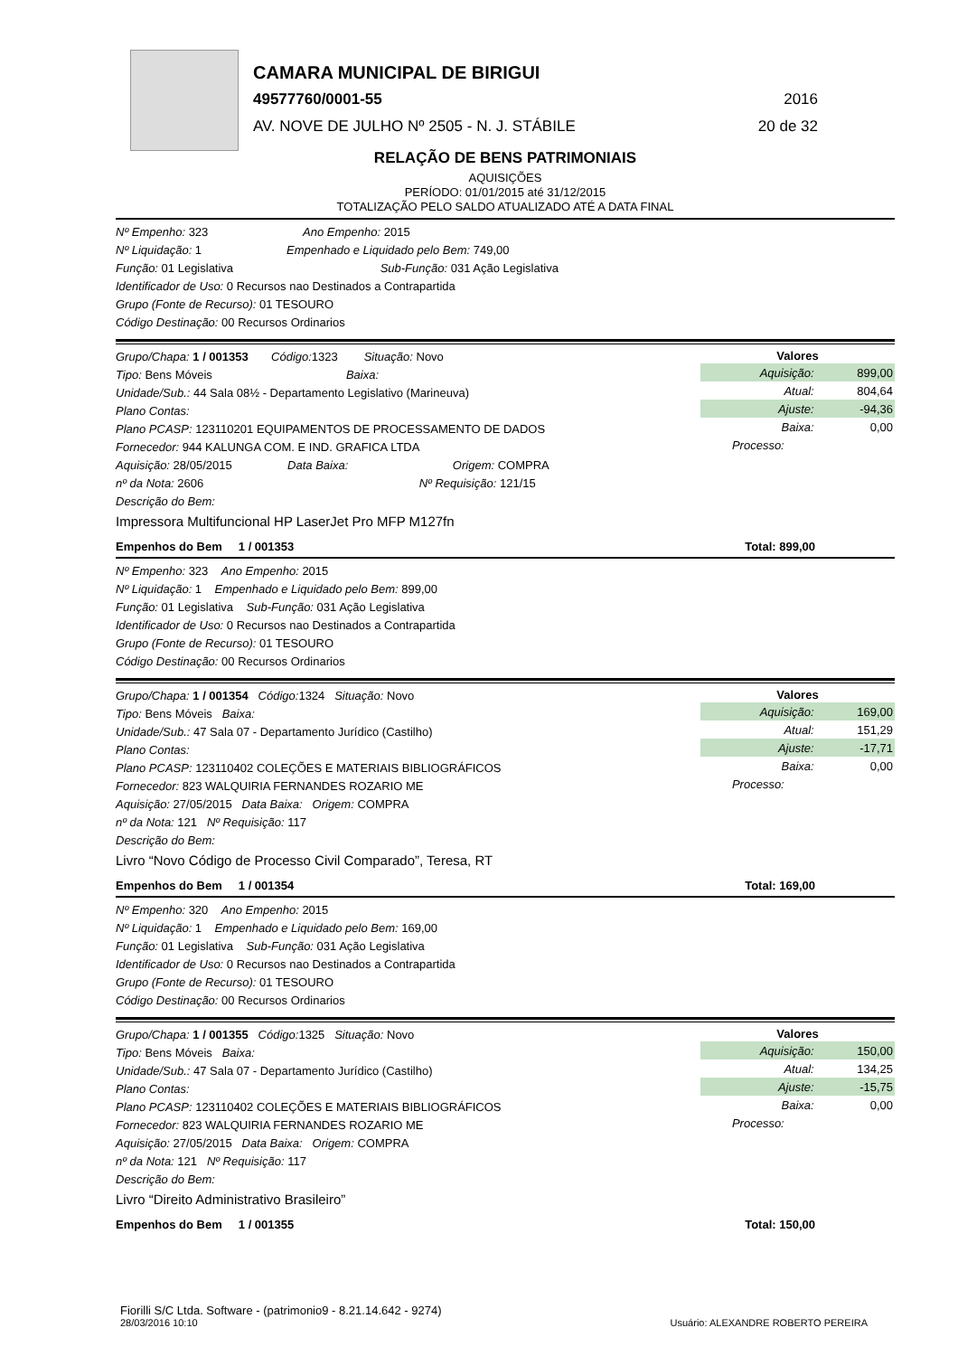CAMARA MUNICIPAL DE BIRIGUI
49577760/0001-55 2016
AV. NOVE DE JULHO Nº 2505 - N. J. STÁBILE 20 de 32
RELAÇÃO DE BENS PATRIMONIAIS
AQUISIÇÕES
PERÍODO: 01/01/2015 até 31/12/2015
TOTALIZAÇÃO PELO SALDO ATUALIZADO ATÉ A DATA FINAL
Nº Empenho: 323 Ano Empenho: 2015
Nº Liquidação: 1 Empenhado e Liquidado pelo Bem: 749,00
Função: 01 Legislativa Sub-Função: 031 Ação Legislativa
Identificador de Uso: 0 Recursos nao Destinados a Contrapartida
Grupo (Fonte de Recurso): 01 TESOURO
Código Destinação: 00 Recursos Ordinarios
Grupo/Chapa: 1 / 001353 Código: 1323 Situação: Novo
Tipo: Bens Móveis Baixa:
Unidade/Sub.: 44 Sala 08½ - Departamento Legislativo (Marineuva)
Plano Contas:
Plano PCASP: 123110201 EQUIPAMENTOS DE PROCESSAMENTO DE DADOS
Fornecedor: 944 KALUNGA COM. E IND. GRAFICA LTDA
Aquisição: 28/05/2015 Data Baixa: Origem: COMPRA
nº da Nota: 2606 Nº Requisição: 121/15
Descrição do Bem:
Impressora Multifuncional HP LaserJet Pro MFP M127fn
| Valores | |
| --- | --- |
| Aquisição: | 899,00 |
| Atual: | 804,64 |
| Ajuste: | -94,36 |
| Baixa: | 0,00 |
| Processo: | |
Empenhos do Bem 1 / 001353 Total: 899,00
Nº Empenho: 323 Ano Empenho: 2015
Nº Liquidação: 1 Empenhado e Liquidado pelo Bem: 899,00
Função: 01 Legislativa Sub-Função: 031 Ação Legislativa
Identificador de Uso: 0 Recursos nao Destinados a Contrapartida
Grupo (Fonte de Recurso): 01 TESOURO
Código Destinação: 00 Recursos Ordinarios
Grupo/Chapa: 1 / 001354 Código: 1324 Situação: Novo
Tipo: Bens Móveis Baixa:
Unidade/Sub.: 47 Sala 07 - Departamento Jurídico (Castilho)
Plano Contas:
Plano PCASP: 123110402 COLEÇÕES E MATERIAIS BIBLIOGRÁFICOS
Fornecedor: 823 WALQUIRIA FERNANDES ROZARIO ME
Aquisição: 27/05/2015 Data Baixa: Origem: COMPRA
nº da Nota: 121 Nº Requisição: 117
Descrição do Bem:
Livro “Novo Código de Processo Civil Comparado”, Teresa, RT
| Valores | |
| --- | --- |
| Aquisição: | 169,00 |
| Atual: | 151,29 |
| Ajuste: | -17,71 |
| Baixa: | 0,00 |
| Processo: | |
Empenhos do Bem 1 / 001354 Total: 169,00
Nº Empenho: 320 Ano Empenho: 2015
Nº Liquidação: 1 Empenhado e Liquidado pelo Bem: 169,00
Função: 01 Legislativa Sub-Função: 031 Ação Legislativa
Identificador de Uso: 0 Recursos nao Destinados a Contrapartida
Grupo (Fonte de Recurso): 01 TESOURO
Código Destinação: 00 Recursos Ordinarios
Grupo/Chapa: 1 / 001355 Código: 1325 Situação: Novo
Tipo: Bens Móveis Baixa:
Unidade/Sub.: 47 Sala 07 - Departamento Jurídico (Castilho)
Plano Contas:
Plano PCASP: 123110402 COLEÇÕES E MATERIAIS BIBLIOGRÁFICOS
Fornecedor: 823 WALQUIRIA FERNANDES ROZARIO ME
Aquisição: 27/05/2015 Data Baixa: Origem: COMPRA
nº da Nota: 121 Nº Requisição: 117
Descrição do Bem:
Livro “Direito Administrativo Brasileiro”
| Valores | |
| --- | --- |
| Aquisição: | 150,00 |
| Atual: | 134,25 |
| Ajuste: | -15,75 |
| Baixa: | 0,00 |
| Processo: | |
Empenhos do Bem 1 / 001355 Total: 150,00
Fiorilli S/C Ltda. Software - (patrimonio9 - 8.21.14.642 - 9274)
28/03/2016 10:10
Usuário: ALEXANDRE ROBERTO PEREIRA